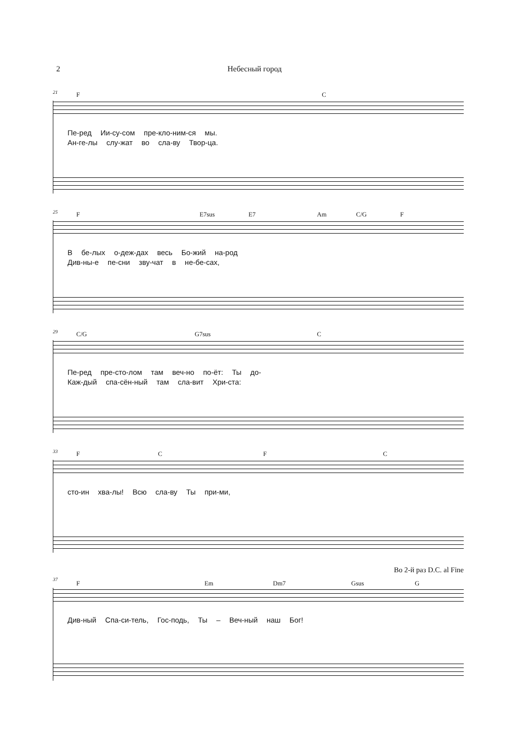2 Небесный город
21
F C
Пе-ред Ии-су-сом пре-кло-ним-ся мы.
Ан-ге-лы слу-жат во сла-ву Твор-ца.
25
F E7sus E7 Am C/G F
В бе-лых о-деж-дах весь Бо-жий на-род
Див-ны-е пе-сни зву-чат в не-бе-сах,
29
C/G G7sus C
Пе-ред пре-сто-лом там веч-но по-ёт: Ты до-
Каж-дый спа-сён-ный там сла-вит Хри-ста:
33
F C F C
сто-ин хва-лы! Всю сла-ву Ты при-ми,
Во 2-й раз D.C. al Fine
37
F Em Dm7 Gsus G
Див-ный Спа-си-тель, Гос-подь, Ты – Веч-ный наш Бог!